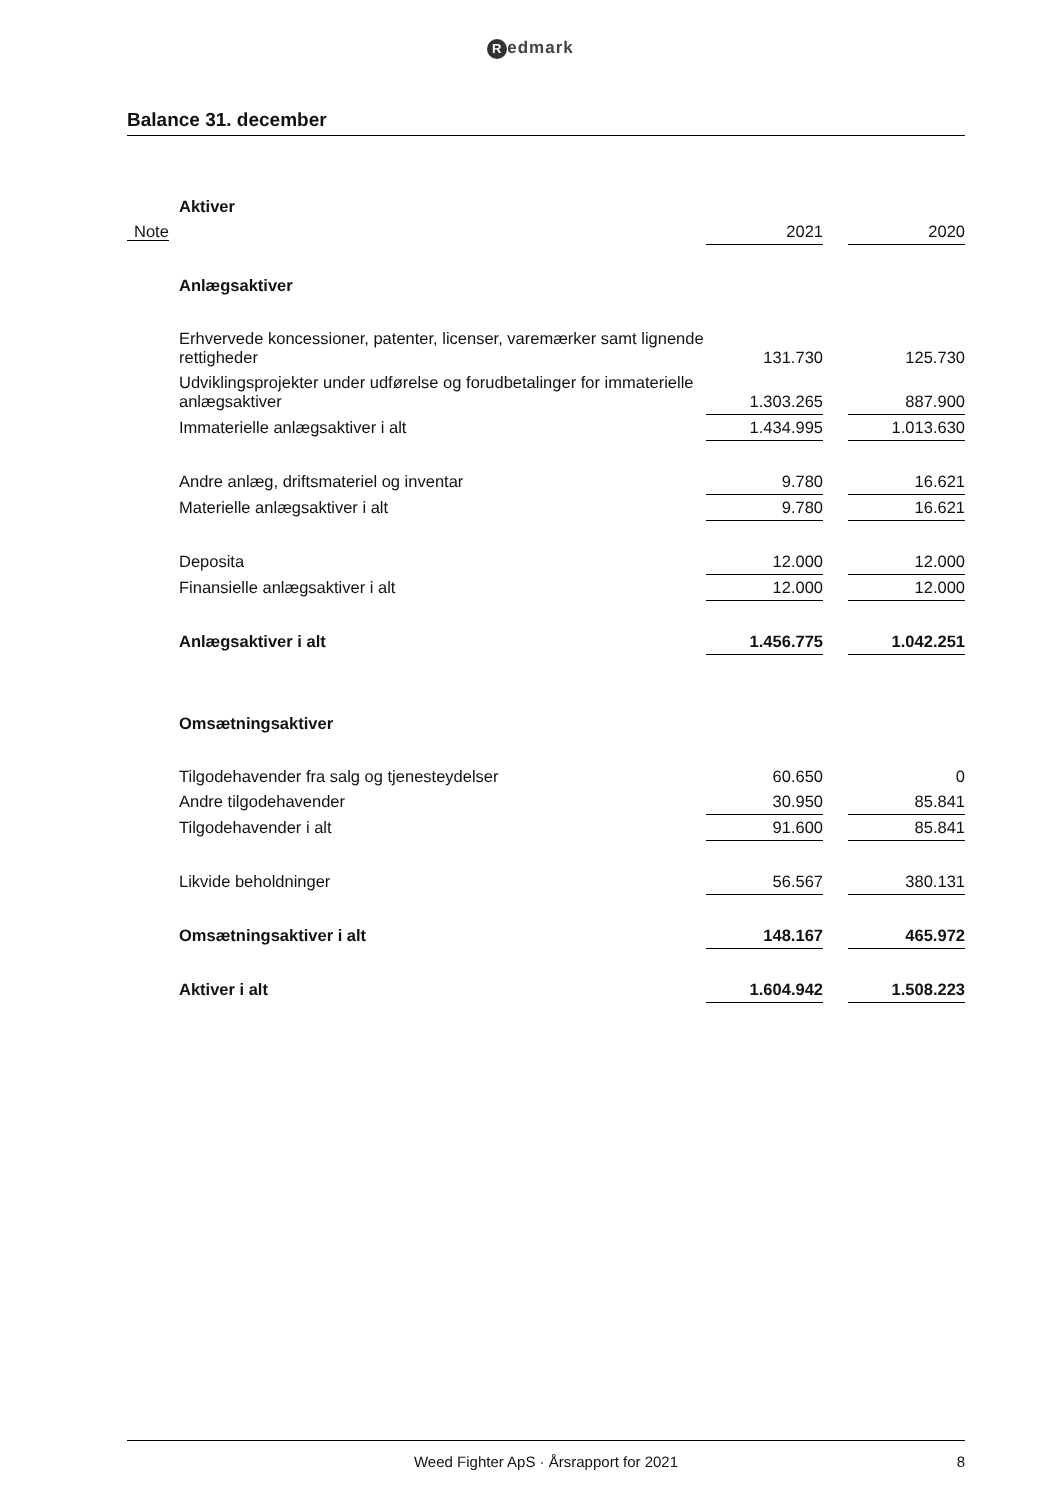Redmark
Balance 31. december
| Aktiver | | | |
| Note | 2021 | | 2020 |
| Anlægsaktiver | | | |
| Erhvervede koncessioner, patenter, licenser, varemærker samt lignende rettigheder | 131.730 | | 125.730 |
| Udviklingsprojekter under udførelse og forudbetalinger for immaterielle anlægsaktiver | 1.303.265 | | 887.900 |
| Immaterielle anlægsaktiver i alt | 1.434.995 | | 1.013.630 |
| Andre anlæg, driftsmateriel og inventar | 9.780 | | 16.621 |
| Materielle anlægsaktiver i alt | 9.780 | | 16.621 |
| Deposita | 12.000 | | 12.000 |
| Finansielle anlægsaktiver i alt | 12.000 | | 12.000 |
| Anlægsaktiver i alt | 1.456.775 | | 1.042.251 |
| Omsætningsaktiver | | | |
| Tilgodehavender fra salg og tjenesteydelser | 60.650 | | 0 |
| Andre tilgodehavender | 30.950 | | 85.841 |
| Tilgodehavender i alt | 91.600 | | 85.841 |
| Likvide beholdninger | 56.567 | | 380.131 |
| Omsætningsaktiver i alt | 148.167 | | 465.972 |
| Aktiver i alt | 1.604.942 | | 1.508.223 |
Weed Fighter ApS · Årsrapport for 2021 8